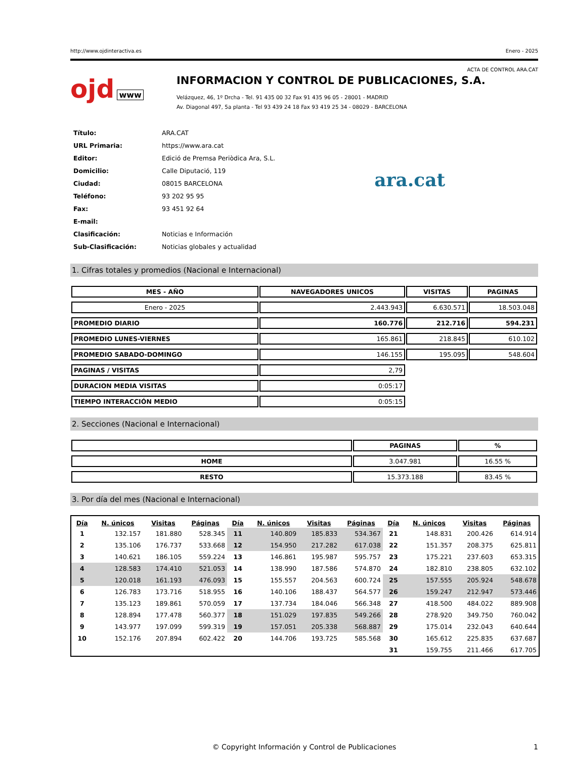http://www.ojdinteractiva.es Enero - 2025
ACTA DE CONTROL ARA.CAT
ojd www
INFORMACION Y CONTROL DE PUBLICACIONES, S.A.
Velázquez, 46, 1º Drcha - Tel. 91 435 00 32 Fax 91 435 96 05 - 28001 - MADRID
Av. Diagonal 497, 5a planta - Tel 93 439 24 18 Fax 93 419 25 34 - 08029 - BARCELONA
| Título: | ARA.CAT |
| URL Primaria: | https://www.ara.cat |
| Editor: | Edició de Premsa Periòdica Ara, S.L. |
| Domicilio: | Calle Diputació, 119 |
| Ciudad: | 08015 BARCELONA |
| Teléfono: | 93 202 95 95 |
| Fax: | 93 451 92 64 |
| E-mail: | |
| Clasificación: | Noticias e Información |
| Sub-Clasificación: | Noticias globales y actualidad |
ara.cat
1. Cifras totales y promedios (Nacional e Internacional)
| MES - AÑO | NAVEGADORES UNICOS | VISITAS | PAGINAS |
| --- | --- | --- | --- |
| Enero - 2025 | 2.443.943 | 6.630.571 | 18.503.048 |
| PROMEDIO DIARIO | 160.776 | 212.716 | 594.231 |
| PROMEDIO LUNES-VIERNES | 165.861 | 218.845 | 610.102 |
| PROMEDIO SABADO-DOMINGO | 146.155 | 195.095 | 548.604 |
| PAGINAS / VISITAS | 2,79 | | |
| DURACION MEDIA VISITAS | 0:05:17 | | |
| TIEMPO INTERACCIÓN MEDIO | 0:05:15 | | |
2. Secciones (Nacional e Internacional)
| | PAGINAS | % |
| --- | --- | --- |
| HOME | 3.047.981 | 16.55 % |
| RESTO | 15.373.188 | 83.45 % |
3. Por día del mes (Nacional e Internacional)
| Día | N. únicos | Visitas | Páginas | Día | N. únicos | Visitas | Páginas | Día | N. únicos | Visitas | Páginas |
| --- | --- | --- | --- | --- | --- | --- | --- | --- | --- | --- | --- |
| 1 | 132.157 | 181.880 | 528.345 | 11 | 140.809 | 185.833 | 534.367 | 21 | 148.831 | 200.426 | 614.914 |
| 2 | 135.106 | 176.737 | 533.668 | 12 | 154.950 | 217.282 | 617.038 | 22 | 151.357 | 208.375 | 625.811 |
| 3 | 140.621 | 186.105 | 559.224 | 13 | 146.861 | 195.987 | 595.757 | 23 | 175.221 | 237.603 | 653.315 |
| 4 | 128.583 | 174.410 | 521.053 | 14 | 138.990 | 187.586 | 574.870 | 24 | 182.810 | 238.805 | 632.102 |
| 5 | 120.018 | 161.193 | 476.093 | 15 | 155.557 | 204.563 | 600.724 | 25 | 157.555 | 205.924 | 548.678 |
| 6 | 126.783 | 173.716 | 518.955 | 16 | 140.106 | 188.437 | 564.577 | 26 | 159.247 | 212.947 | 573.446 |
| 7 | 135.123 | 189.861 | 570.059 | 17 | 137.734 | 184.046 | 566.348 | 27 | 418.500 | 484.022 | 889.908 |
| 8 | 128.894 | 177.478 | 560.377 | 18 | 151.029 | 197.835 | 549.266 | 28 | 278.920 | 349.750 | 760.042 |
| 9 | 143.977 | 197.099 | 599.319 | 19 | 157.051 | 205.338 | 568.887 | 29 | 175.014 | 232.043 | 640.644 |
| 10 | 152.176 | 207.894 | 602.422 | 20 | 144.706 | 193.725 | 585.568 | 30 | 165.612 | 225.835 | 637.687 |
| | | | | | | | | 31 | 159.755 | 211.466 | 617.705 |
© Copyright Información y Control de Publicaciones 1